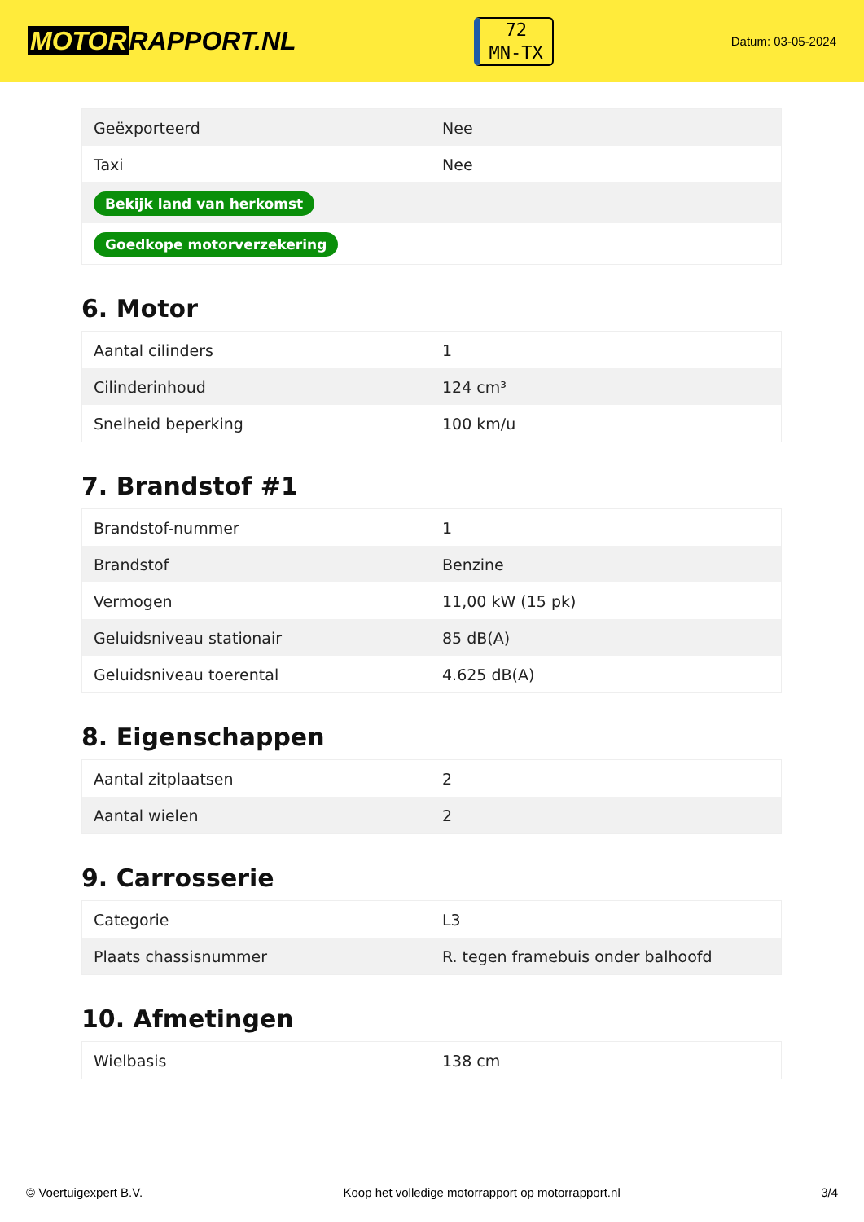MOTOR RAPPORT.NL
72
MN-TX
Datum: 03-05-2024
| Geëxporteerd | Nee |
| Taxi | Nee |
| Bekijk land van herkomst | |
| Goedkope motorverzekering | |
6. Motor
| Aantal cilinders | 1 |
| Cilinderinhoud | 124 cm³ |
| Snelheid beperking | 100 km/u |
7. Brandstof #1
| Brandstof-nummer | 1 |
| Brandstof | Benzine |
| Vermogen | 11,00 kW (15 pk) |
| Geluidsniveau stationair | 85 dB(A) |
| Geluidsniveau toerental | 4.625 dB(A) |
8. Eigenschappen
| Aantal zitplaatsen | 2 |
| Aantal wielen | 2 |
9. Carrosserie
| Categorie | L3 |
| Plaats chassisnummer | R. tegen framebuis onder balhoofd |
10. Afmetingen
| Wielbasis | 138 cm |
© Voertuigexpert B.V. Koop het volledige motorrapport op motorrapport.nl 3/4